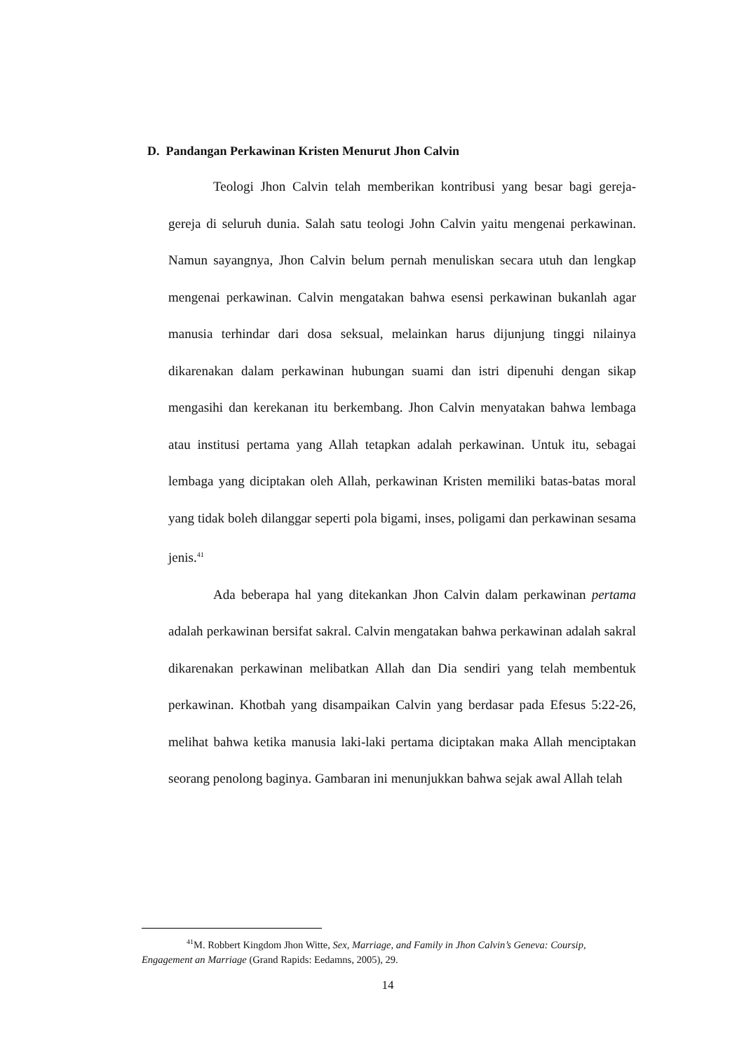D. Pandangan Perkawinan Kristen Menurut Jhon Calvin
Teologi Jhon Calvin telah memberikan kontribusi yang besar bagi gereja-gereja di seluruh dunia. Salah satu teologi John Calvin yaitu mengenai perkawinan. Namun sayangnya, Jhon Calvin belum pernah menuliskan secara utuh dan lengkap mengenai perkawinan. Calvin mengatakan bahwa esensi perkawinan bukanlah agar manusia terhindar dari dosa seksual, melainkan harus dijunjung tinggi nilainya dikarenakan dalam perkawinan hubungan suami dan istri dipenuhi dengan sikap mengasihi dan kerekanan itu berkembang. Jhon Calvin menyatakan bahwa lembaga atau institusi pertama yang Allah tetapkan adalah perkawinan. Untuk itu, sebagai lembaga yang diciptakan oleh Allah, perkawinan Kristen memiliki batas-batas moral yang tidak boleh dilanggar seperti pola bigami, inses, poligami dan perkawinan sesama jenis.<sup>41</sup>
Ada beberapa hal yang ditekankan Jhon Calvin dalam perkawinan pertama adalah perkawinan bersifat sakral. Calvin mengatakan bahwa perkawinan adalah sakral dikarenakan perkawinan melibatkan Allah dan Dia sendiri yang telah membentuk perkawinan. Khotbah yang disampaikan Calvin yang berdasar pada Efesus 5:22-26, melihat bahwa ketika manusia laki-laki pertama diciptakan maka Allah menciptakan seorang penolong baginya. Gambaran ini menunjukkan bahwa sejak awal Allah telah
<sup>41</sup> M. Robbert Kingdom Jhon Witte, Sex, Marriage, and Family in Jhon Calvin’s Geneva: Coursip, Engagement an Marriage (Grand Rapids: Eedamns, 2005), 29.
14